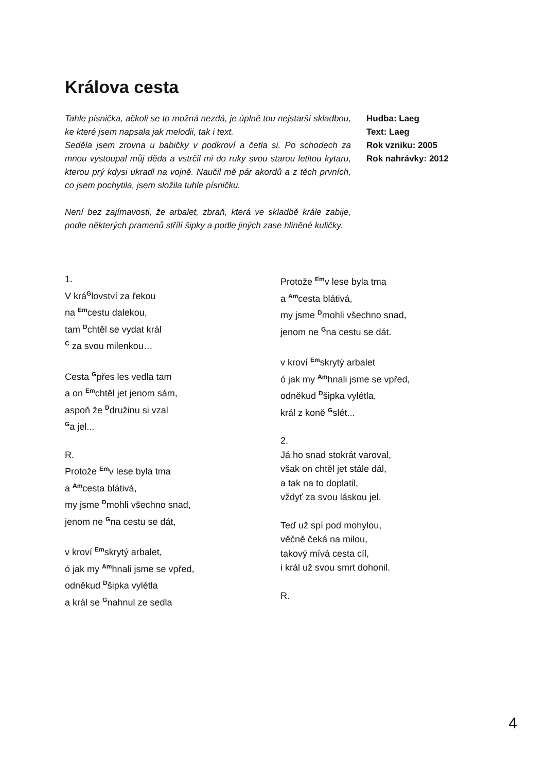Králova cesta
Tahle písnička, ačkoli se to možná nezdá, je úplně tou nejstarší skladbou, ke které jsem napsala jak melodii, tak i text.
Seděla jsem zrovna u babičky v podkroví a četla si. Po schodech za mnou vystoupal můj děda a vstrčil mi do ruky svou starou letitou kytaru, kterou prý kdysi ukradl na vojně. Naučil mě pár akordů a z těch prvních, co jsem pochytila, jsem složila tuhle písničku.
Není bez zajímavosti, že arbalet, zbraň, která ve skladbě krále zabije, podle některých pramenů střílí šipky a podle jiných zase hliněné kuličky.
Hudba: Laeg
Text: Laeg
Rok vzniku: 2005
Rok nahrávky: 2012
1.
V krá<sup>G</sup>lovství za řekou
na <sup>Em</sup>cestu dalekou,
tam <sup>D</sup>chtěl se vydat král
<sup>C</sup> za svou milenkou…
Cesta <sup>G</sup>přes les vedla tam
a on <sup>Em</sup>chtěl jet jenom sám,
aspoň že <sup>D</sup>družinu si vzal
<sup>G</sup>a jel...
R.
Protože <sup>Em</sup>v lese byla tma
a <sup>Am</sup>cesta blátivá,
my jsme <sup>D</sup>mohli všechno snad,
jenom ne <sup>G</sup>na cestu se dát,
v kroví <sup>Em</sup>skrytý arbalet,
ó jak my <sup>Am</sup>hnali jsme se vpřed,
odněkud <sup>D</sup>šipka vylétla
a král se <sup>G</sup>nahnul ze sedla
Protože <sup>Em</sup>v lese byla tma
a <sup>Am</sup>cesta blátivá,
my jsme <sup>D</sup>mohli všechno snad,
jenom ne <sup>G</sup>na cestu se dát.
v kroví <sup>Em</sup>skrytý arbalet
ó jak my <sup>Am</sup>hnali jsme se vpřed,
odněkud <sup>D</sup>šipka vylétla,
král z koně <sup>G</sup>slét...
2.
Já ho snad stokrát varoval,
však on chtěl jet stále dál,
a tak na to doplatil,
vždyť za svou láskou jel.
Teď už spí pod mohylou,
věčně čeká na milou,
takový mívá cesta cíl,
i král už svou smrt dohonil.
R.
4